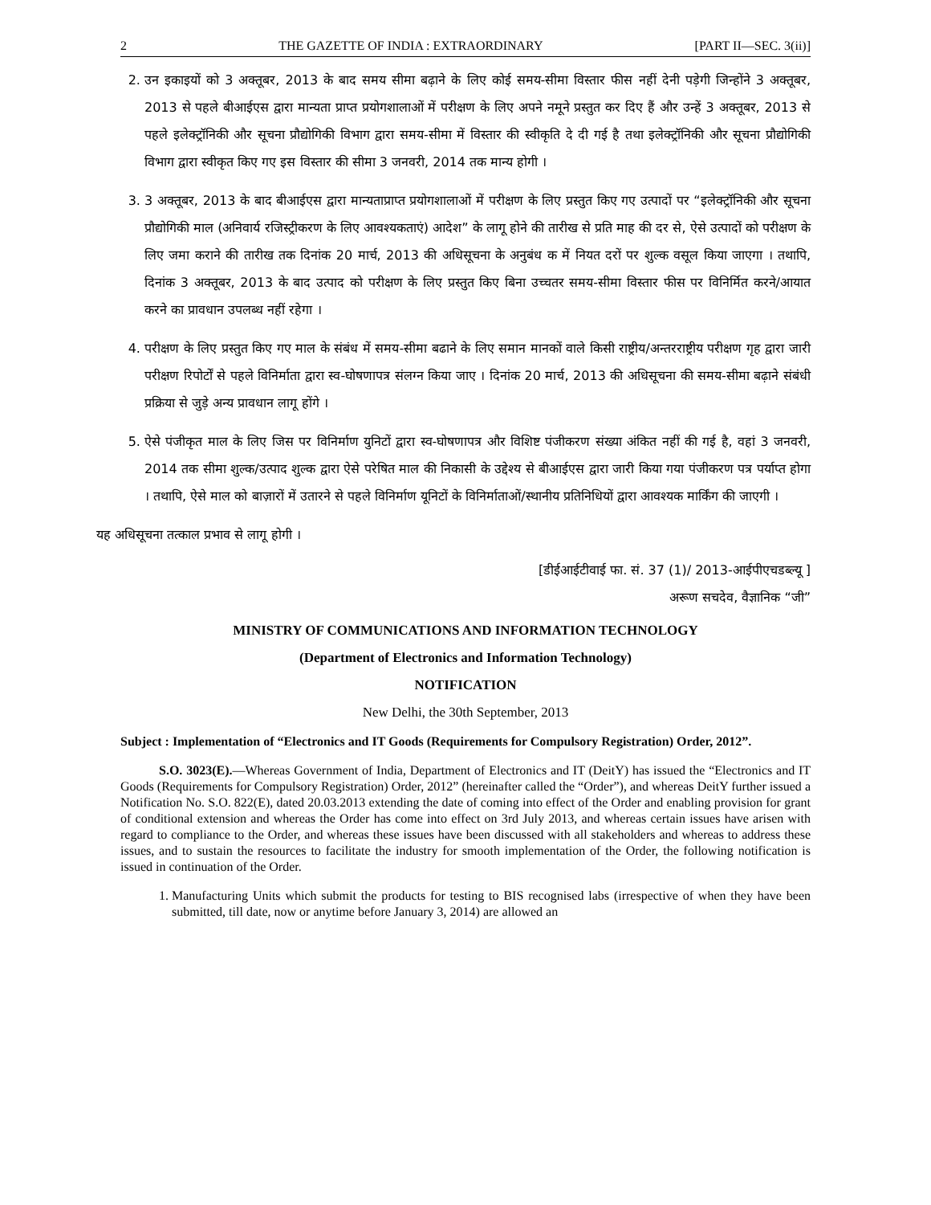2 THE GAZETTE OF INDIA : EXTRAORDINARY [PART II—SEC. 3(ii)]
2. उन इकाइयों को 3 अक्तूबर, 2013 के बाद समय सीमा बढ़ाने के लिए कोई समय-सीमा विस्तार फीस नहीं देनी पड़ेगी जिन्होंने 3 अक्तूबर, 2013 से पहले बीआईएस द्वारा मान्यता प्राप्त प्रयोगशालाओं में परीक्षण के लिए अपने नमूने प्रस्तुत कर दिए हैं और उन्हें 3 अक्तूबर, 2013 से पहले इलेक्ट्रॉनिकी और सूचना प्रौद्योगिकी विभाग द्वारा समय-सीमा में विस्तार की स्वीकृति दे दी गई है तथा इलेक्ट्रॉनिकी और सूचना प्रौद्योगिकी विभाग द्वारा स्वीकृत किए गए इस विस्तार की सीमा 3 जनवरी, 2014 तक मान्य होगी ।
3. 3 अक्तूबर, 2013 के बाद बीआईएस द्वारा मान्यताप्राप्त प्रयोगशालाओं में परीक्षण के लिए प्रस्तुत किए गए उत्पादों पर “इलेक्ट्रॉनिकी और सूचना प्रौद्योगिकी माल (अनिवार्य रजिस्ट्रीकरण के लिए आवश्यकताएं) आदेश” के लागू होने की तारीख से प्रति माह की दर से, ऐसे उत्पादों को परीक्षण के लिए जमा कराने की तारीख तक दिनांक 20 मार्च, 2013 की अधिसूचना के अनुबंध क में नियत दरों पर शुल्क वसूल किया जाएगा । तथापि, दिनांक 3 अक्तूबर, 2013 के बाद उत्पाद को परीक्षण के लिए प्रस्तुत किए बिना उच्चतर समय-सीमा विस्तार फीस पर विनिर्मित करने/आयात करने का प्रावधान उपलब्ध नहीं रहेगा ।
4. परीक्षण के लिए प्रस्तुत किए गए माल के संबंध में समय-सीमा बढाने के लिए समान मानकों वाले किसी राष्ट्रीय/अन्तरराष्ट्रीय परीक्षण गृह द्वारा जारी परीक्षण रिपोर्टों से पहले विनिर्माता द्वारा स्व-घोषणापत्र संलग्न किया जाए । दिनांक 20 मार्च, 2013 की अधिसूचना की समय-सीमा बढ़ाने संबंधी प्रक्रिया से जुड़े अन्य प्रावधान लागू होंगे ।
5. ऐसे पंजीकृत माल के लिए जिस पर विनिर्माण युनिटों द्वारा स्व-घोषणापत्र और विशिष्ट पंजीकरण संख्या अंकित नहीं की गई है, वहां 3 जनवरी, 2014 तक सीमा शुल्क/उत्पाद शुल्क द्वारा ऐसे परेषित माल की निकासी के उद्देश्य से बीआईएस द्वारा जारी किया गया पंजीकरण पत्र पर्याप्त होगा । तथापि, ऐसे माल को बाज़ारों में उतारने से पहले विनिर्माण यूनिटों के विनिर्माताओं/स्थानीय प्रतिनिधियों द्वारा आवश्यक मार्किंग की जाएगी ।
यह अधिसूचना तत्काल प्रभाव से लागू होगी ।
[डीईआईटीवाई फा. सं. 37 (1)/ 2013-आईपीएचडब्ल्यू ]
अरूण सचदेव, वैज्ञानिक “जी”
MINISTRY OF COMMUNICATIONS AND INFORMATION TECHNOLOGY
(Department of Electronics and Information Technology)
NOTIFICATION
New Delhi, the 30th September, 2013
Subject : Implementation of “Electronics and IT Goods (Requirements for Compulsory Registration) Order, 2012”.
S.O. 3023(E).—Whereas Government of India, Department of Electronics and IT (DeitY) has issued the “Electronics and IT Goods (Requirements for Compulsory Registration) Order, 2012” (hereinafter called the “Order”), and whereas DeitY further issued a Notification No. S.O. 822(E), dated 20.03.2013 extending the date of coming into effect of the Order and enabling provision for grant of conditional extension and whereas the Order has come into effect on 3rd July 2013, and whereas certain issues have arisen with regard to compliance to the Order, and whereas these issues have been discussed with all stakeholders and whereas to address these issues, and to sustain the resources to facilitate the industry for smooth implementation of the Order, the following notification is issued in continuation of the Order.
1. Manufacturing Units which submit the products for testing to BIS recognised labs (irrespective of when they have been submitted, till date, now or anytime before January 3, 2014) are allowed an